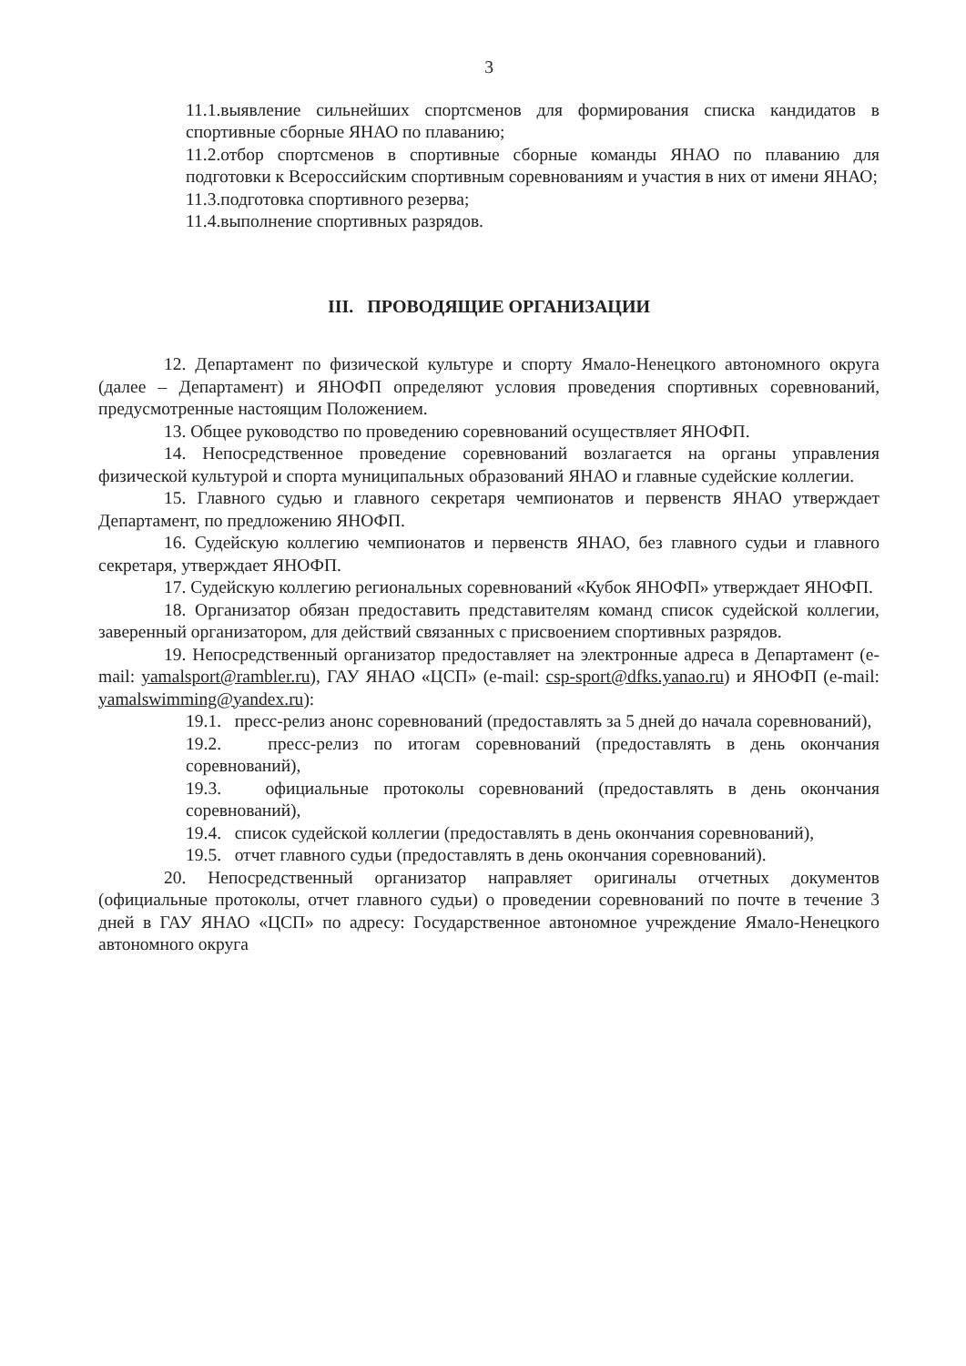3
11.1.выявление сильнейших спортсменов для формирования списка кандидатов в спортивные сборные ЯНАО по плаванию;
11.2.отбор спортсменов в спортивные сборные команды ЯНАО по плаванию для подготовки к Всероссийским спортивным соревнованиям и участия в них от имени ЯНАО;
11.3.подготовка спортивного резерва;
11.4.выполнение спортивных разрядов.
III. ПРОВОДЯЩИЕ ОРГАНИЗАЦИИ
12. Департамент по физической культуре и спорту Ямало-Ненецкого автономного округа (далее – Департамент) и ЯНОФП определяют условия проведения спортивных соревнований, предусмотренные настоящим Положением.
13. Общее руководство по проведению соревнований осуществляет ЯНОФП.
14. Непосредственное проведение соревнований возлагается на органы управления физической культурой и спорта муниципальных образований ЯНАО и главные судейские коллегии.
15. Главного судью и главного секретаря чемпионатов и первенств ЯНАО утверждает Департамент, по предложению ЯНОФП.
16. Судейскую коллегию чемпионатов и первенств ЯНАО, без главного судьи и главного секретаря, утверждает ЯНОФП.
17. Судейскую коллегию региональных соревнований «Кубок ЯНОФП» утверждает ЯНОФП.
18. Организатор обязан предоставить представителям команд список судейской коллегии, заверенный организатором, для действий связанных с присвоением спортивных разрядов.
19. Непосредственный организатор предоставляет на электронные адреса в Департамент (e-mail: yamalsport@rambler.ru), ГАУ ЯНАО «ЦСП» (e-mail: csp-sport@dfks.yanao.ru) и ЯНОФП (e-mail: yamalswimming@yandex.ru):
19.1. пресс-релиз анонс соревнований (предоставлять за 5 дней до начала соревнований),
19.2. пресс-релиз по итогам соревнований (предоставлять в день окончания соревнований),
19.3. официальные протоколы соревнований (предоставлять в день окончания соревнований),
19.4. список судейской коллегии (предоставлять в день окончания соревнований),
19.5. отчет главного судьи (предоставлять в день окончания соревнований).
20. Непосредственный организатор направляет оригиналы отчетных документов (официальные протоколы, отчет главного судьи) о проведении соревнований по почте в течение 3 дней в ГАУ ЯНАО «ЦСП» по адресу: Государственное автономное учреждение Ямало-Ненецкого автономного округа